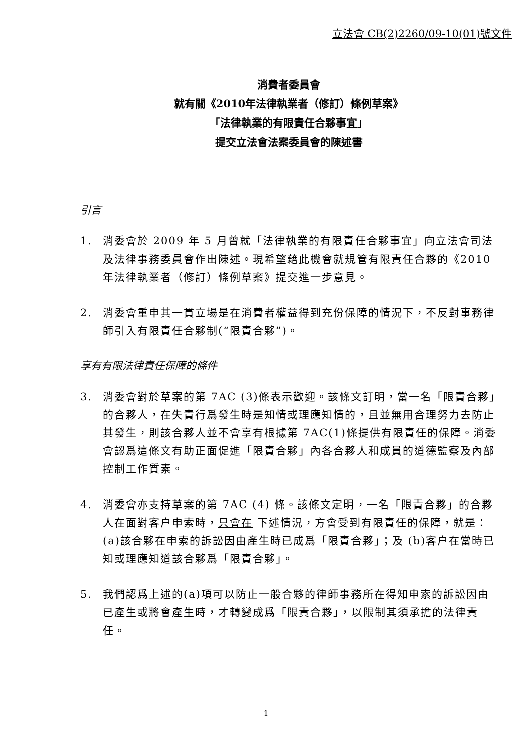立法會 CB(2)2260/09-10(01)號文件
消費者委員會
就有關《2010年法律執業者（修訂）條例草案》
「法律執業的有限責任合夥事宜」
提交立法會法案委員會的陳述書
引言
1. 消委會於 2009 年 5 月曾就「法律執業的有限責任合夥事宜」向立法會司法及法律事務委員會作出陳述。現希望藉此機會就規管有限責任合夥的《2010 年法律執業者（修訂）條例草案》提交進一步意見。
2. 消委會重申其一貫立場是在消費者權益得到充份保障的情況下，不反對事務律師引入有限責任合夥制(“限責合夥”)。
享有有限法律責任保障的條件
3. 消委會對於草案的第 7AC (3)條表示歡迎。該條文訂明，當一名「限責合夥」的合夥人，在失責行爲發生時是知情或理應知情的，且並無用合理努力去防止其發生，則該合夥人並不會享有根據第 7AC(1)條提供有限責任的保障。消委會認爲這條文有助正面促進「限責合夥」內各合夥人和成員的道德監察及內部控制工作質素。
4. 消委會亦支持草案的第 7AC (4) 條。該條文定明，一名「限責合夥」的合夥人在面對客户申索時，只會在 下述情況，方會受到有限責任的保障，就是：(a)該合夥在申索的訴訟因由產生時已成爲「限責合夥」；及 (b)客户在當時已知或理應知道該合夥爲「限責合夥」。
5. 我們認爲上述的(a)項可以防止一般合夥的律師事務所在得知申索的訴訟因由已產生或將會產生時，才轉變成爲「限責合夥」，以限制其須承擔的法律責任。
1